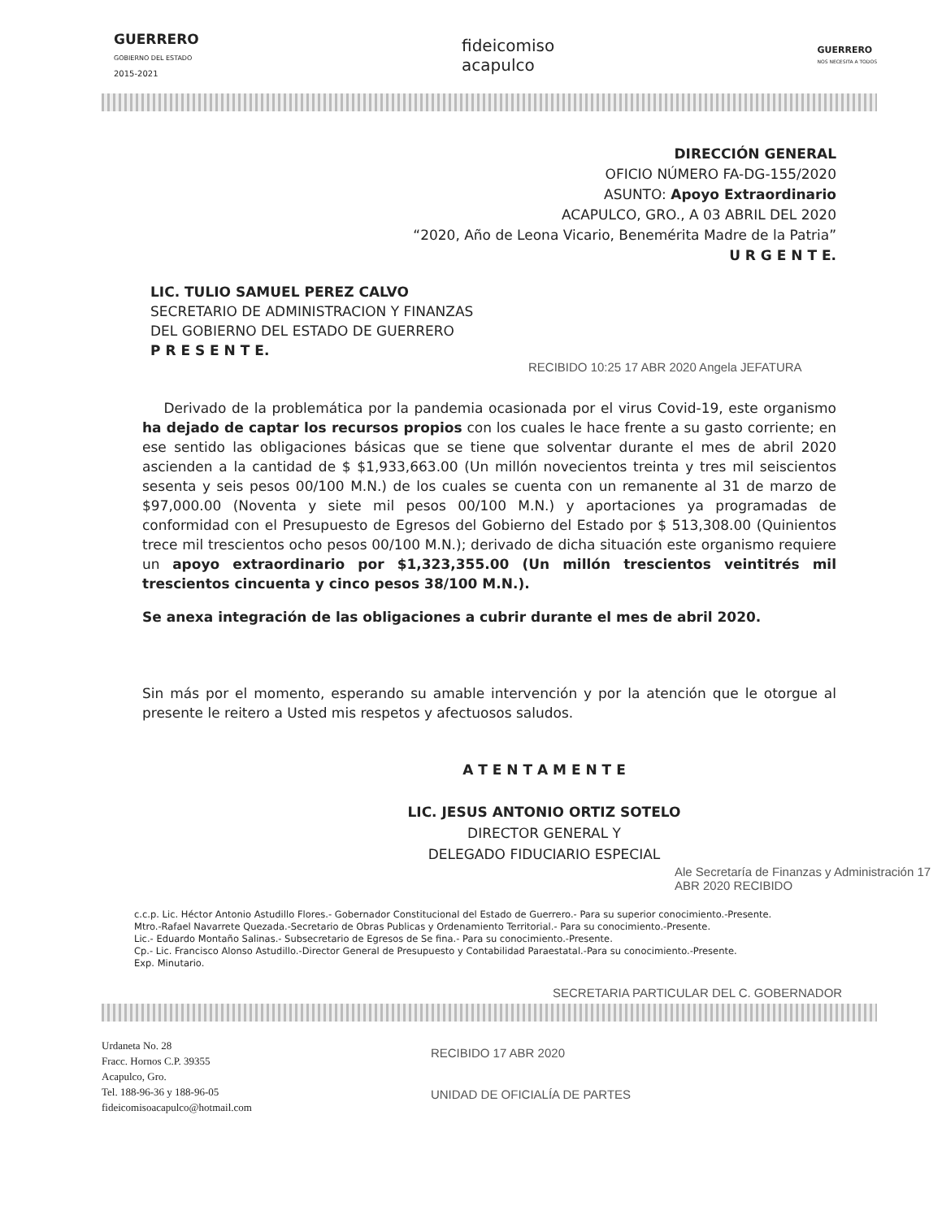GUERRERO
GOBIERNO DEL ESTADO
2015-2021
fideicomiso
acapulco
GUERRERO
NOS NECESITA A TODOS
DIRECCIÓN GENERAL
OFICIO NÚMERO FA-DG-155/2020
ASUNTO: Apoyo Extraordinario
ACAPULCO, GRO., A 03 ABRIL DEL 2020
“2020, Año de Leona Vicario, Benemérita Madre de la Patria”
U R G E N T E.
LIC. TULIO SAMUEL PEREZ CALVO
SECRETARIO DE ADMINISTRACION Y FINANZAS
DEL GOBIERNO DEL ESTADO DE GUERRERO
P R E S E N T E.
RECIBIDO 10:25 17 ABR 2020 Angela JEFATURA
Derivado de la problemática por la pandemia ocasionada por el virus Covid-19, este organismo ha dejado de captar los recursos propios con los cuales le hace frente a su gasto corriente; en ese sentido las obligaciones básicas que se tiene que solventar durante el mes de abril 2020 ascienden a la cantidad de $ $1,933,663.00 (Un millón novecientos treinta y tres mil seiscientos sesenta y seis pesos 00/100 M.N.) de los cuales se cuenta con un remanente al 31 de marzo de $97,000.00 (Noventa y siete mil pesos 00/100 M.N.) y aportaciones ya programadas de conformidad con el Presupuesto de Egresos del Gobierno del Estado por $ 513,308.00 (Quinientos trece mil trescientos ocho pesos 00/100 M.N.); derivado de dicha situación este organismo requiere un apoyo extraordinario por $1,323,355.00 (Un millón trescientos veintitrés mil trescientos cincuenta y cinco pesos 38/100 M.N.).
Se anexa integración de las obligaciones a cubrir durante el mes de abril 2020.
Sin más por el momento, esperando su amable intervención y por la atención que le otorgue al presente le reitero a Usted mis respetos y afectuosos saludos.
A T E N T A M E N T E
LIC. JESUS ANTONIO ORTIZ SOTELO
DIRECTOR GENERAL Y
DELEGADO FIDUCIARIO ESPECIAL
Ale Secretaría de Finanzas y Administración 17 ABR 2020 RECIBIDO
c.c.p. Lic. Héctor Antonio Astudillo Flores.- Gobernador Constitucional del Estado de Guerrero.- Para su superior conocimiento.-Presente.
Mtro.-Rafael Navarrete Quezada.-Secretario de Obras Publicas y Ordenamiento Territorial.- Para su conocimiento.-Presente.
Lic.- Eduardo Montaño Salinas.- Subsecretario de Egresos de Se fina.- Para su conocimiento.-Presente.
Cp.- Lic. Francisco Alonso Astudillo.-Director General de Presupuesto y Contabilidad Paraestatal.-Para su conocimiento.-Presente.
Exp. Minutario.
SECRETARIA PARTICULAR DEL C. GOBERNADOR
Urdaneta No. 28
Fracc. Hornos C.P. 39355
Acapulco, Gro.
Tel. 188-96-36 y 188-96-05
fideicomisoacapulco@hotmail.com
RECIBIDO 17 ABR 2020
UNIDAD DE OFICIALÍA DE PARTES